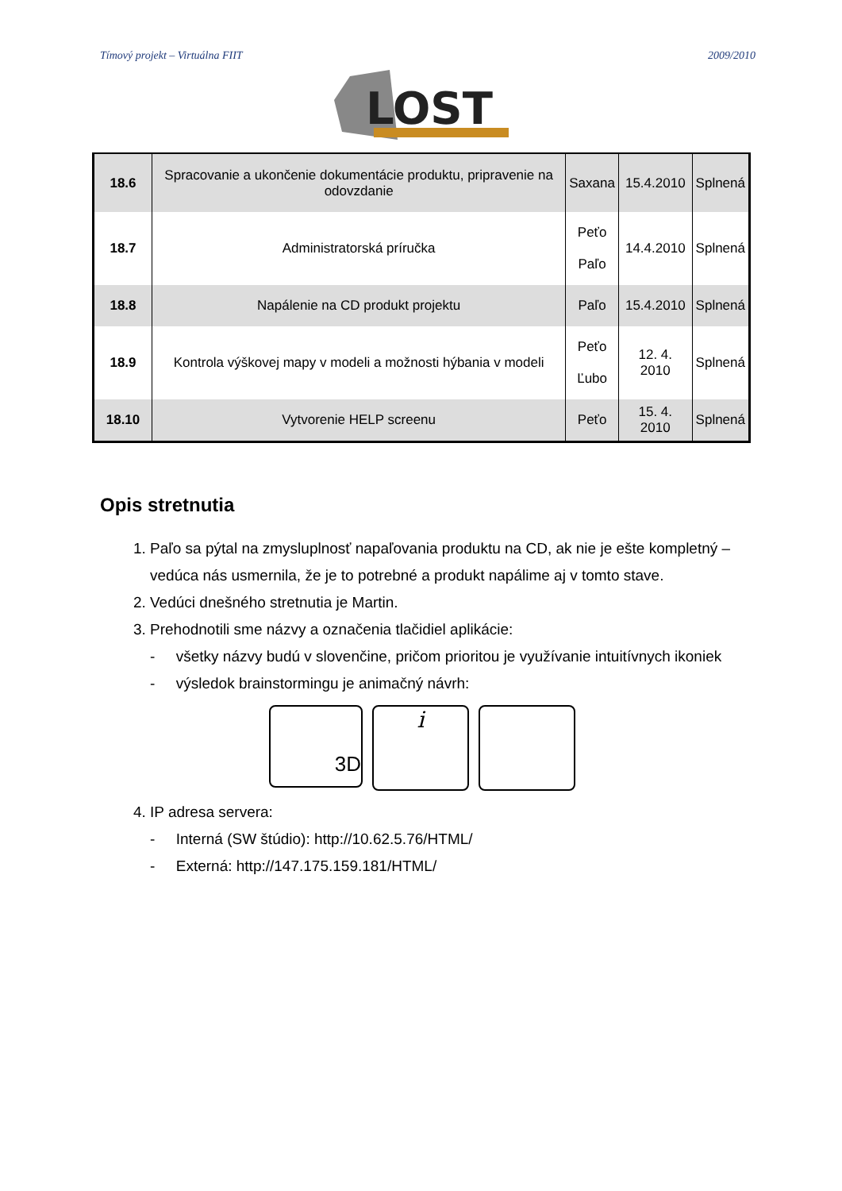Tímový projekt – Virtuálna FIIT 2009/2010
LOST
| 18.6 | Spracovanie a ukončenie dokumentácie produktu, pripravenie na odovzdanie | Saxana | 15.4.2010 | Splnená |
| 18.7 | Administratorská príručka | Peťo Paľo | 14.4.2010 | Splnená |
| 18.8 | Napálenie na CD produkt projektu | Paľo | 15.4.2010 | Splnená |
| 18.9 | Kontrola výškovej mapy v modeli a možnosti hýbania v modeli | Peťo Ľubo | 12. 4. 2010 | Splnená |
| 18.10 | Vytvorenie HELP screenu | Peťo | 15. 4. 2010 | Splnená |
Opis stretnutia
1. Paľo sa pýtal na zmysluplnosť napaľovania produktu na CD, ak nie je ešte kompletný – vedúca nás usmernila, že je to potrebné a produkt napálime aj v tomto stave.
2. Vedúci dnešného stretnutia je Martin.
3. Prehodnotili sme názvy a označenia tlačidiel aplikácie:
- všetky názvy budú v slovenčine, pričom prioritou je využívanie intuitívnych ikoniek
- výsledok brainstormingu je animačný návrh:
3D
i
4. IP adresa servera:
- Interná (SW štúdio): http://10.62.5.76/HTML/
- Externá: http://147.175.159.181/HTML/